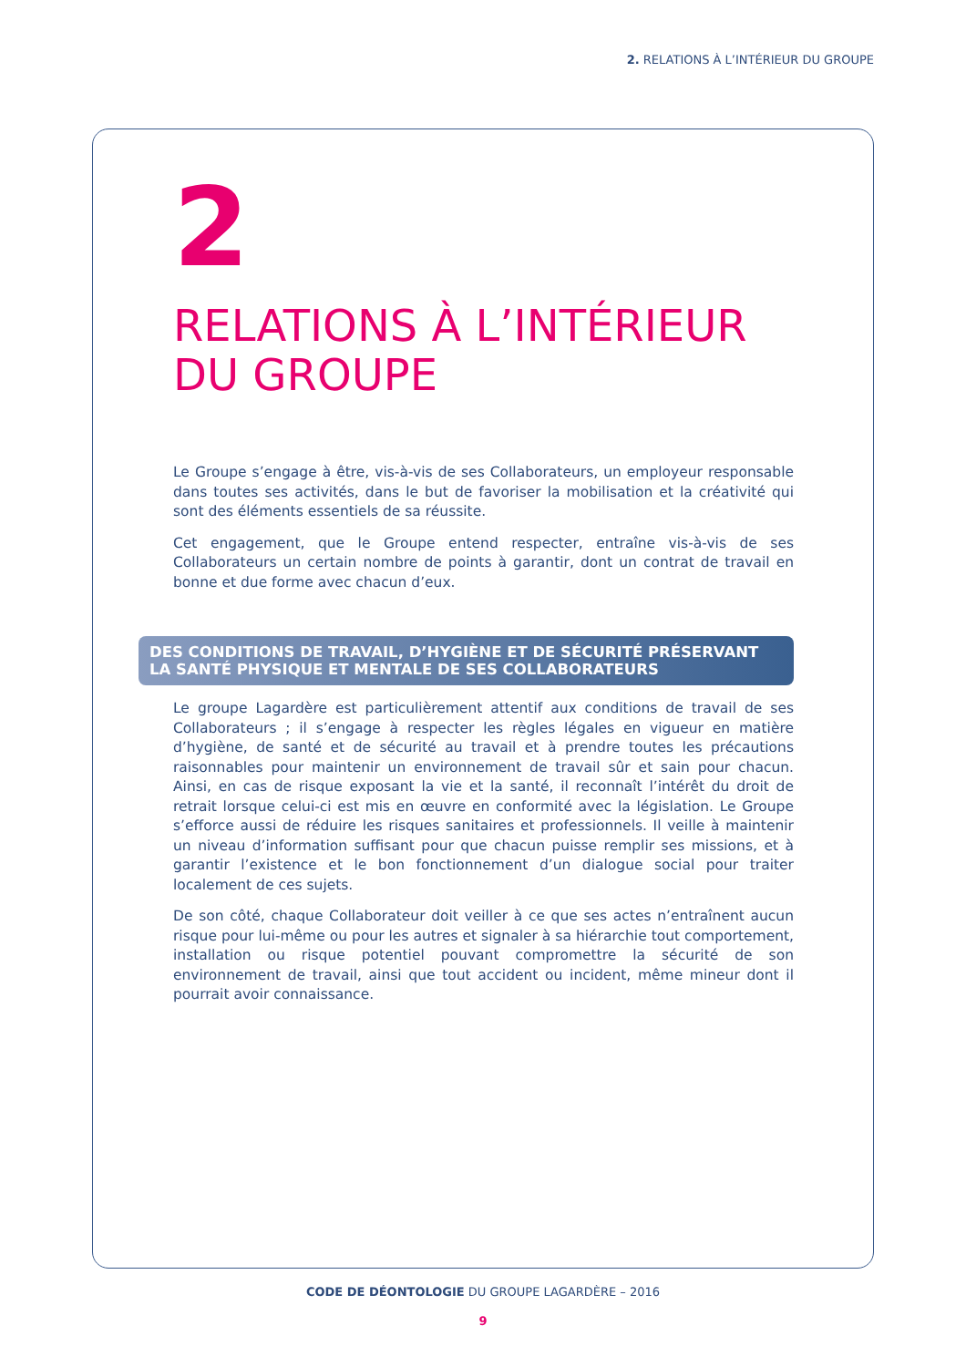2. RELATIONS À L’INTÉRIEUR DU GROUPE
2
RELATIONS À L’INTÉRIEUR
DU GROUPE
Le Groupe s’engage à être, vis-à-vis de ses Collaborateurs, un employeur responsable dans toutes ses activités, dans le but de favoriser la mobilisation et la créativité qui sont des éléments essentiels de sa réussite.
Cet engagement, que le Groupe entend respecter, entraîne vis-à-vis de ses Collaborateurs un certain nombre de points à garantir, dont un contrat de travail en bonne et due forme avec chacun d’eux.
DES CONDITIONS DE TRAVAIL, D’HYGIÈNE ET DE SÉCURITÉ PRÉSERVANT
LA SANTÉ PHYSIQUE ET MENTALE DE SES COLLABORATEURS
Le groupe Lagardère est particulièrement attentif aux conditions de travail de ses Collaborateurs ; il s’engage à respecter les règles légales en vigueur en matière d’hygiène, de santé et de sécurité au travail et à prendre toutes les précautions raisonnables pour maintenir un environnement de travail sûr et sain pour chacun. Ainsi, en cas de risque exposant la vie et la santé, il reconnaît l’intérêt du droit de retrait lorsque celui-ci est mis en œuvre en conformité avec la législation. Le Groupe s’efforce aussi de réduire les risques sanitaires et professionnels. Il veille à maintenir un niveau d’information suffisant pour que chacun puisse remplir ses missions, et à garantir l’existence et le bon fonctionnement d’un dialogue social pour traiter localement de ces sujets.
De son côté, chaque Collaborateur doit veiller à ce que ses actes n’entraînent aucun risque pour lui-même ou pour les autres et signaler à sa hiérarchie tout comportement, installation ou risque potentiel pouvant compromettre la sécurité de son environnement de travail, ainsi que tout accident ou incident, même mineur dont il pourrait avoir connaissance.
CODE DE DÉONTOLOGIE DU GROUPE LAGARDÈRE – 2016
9